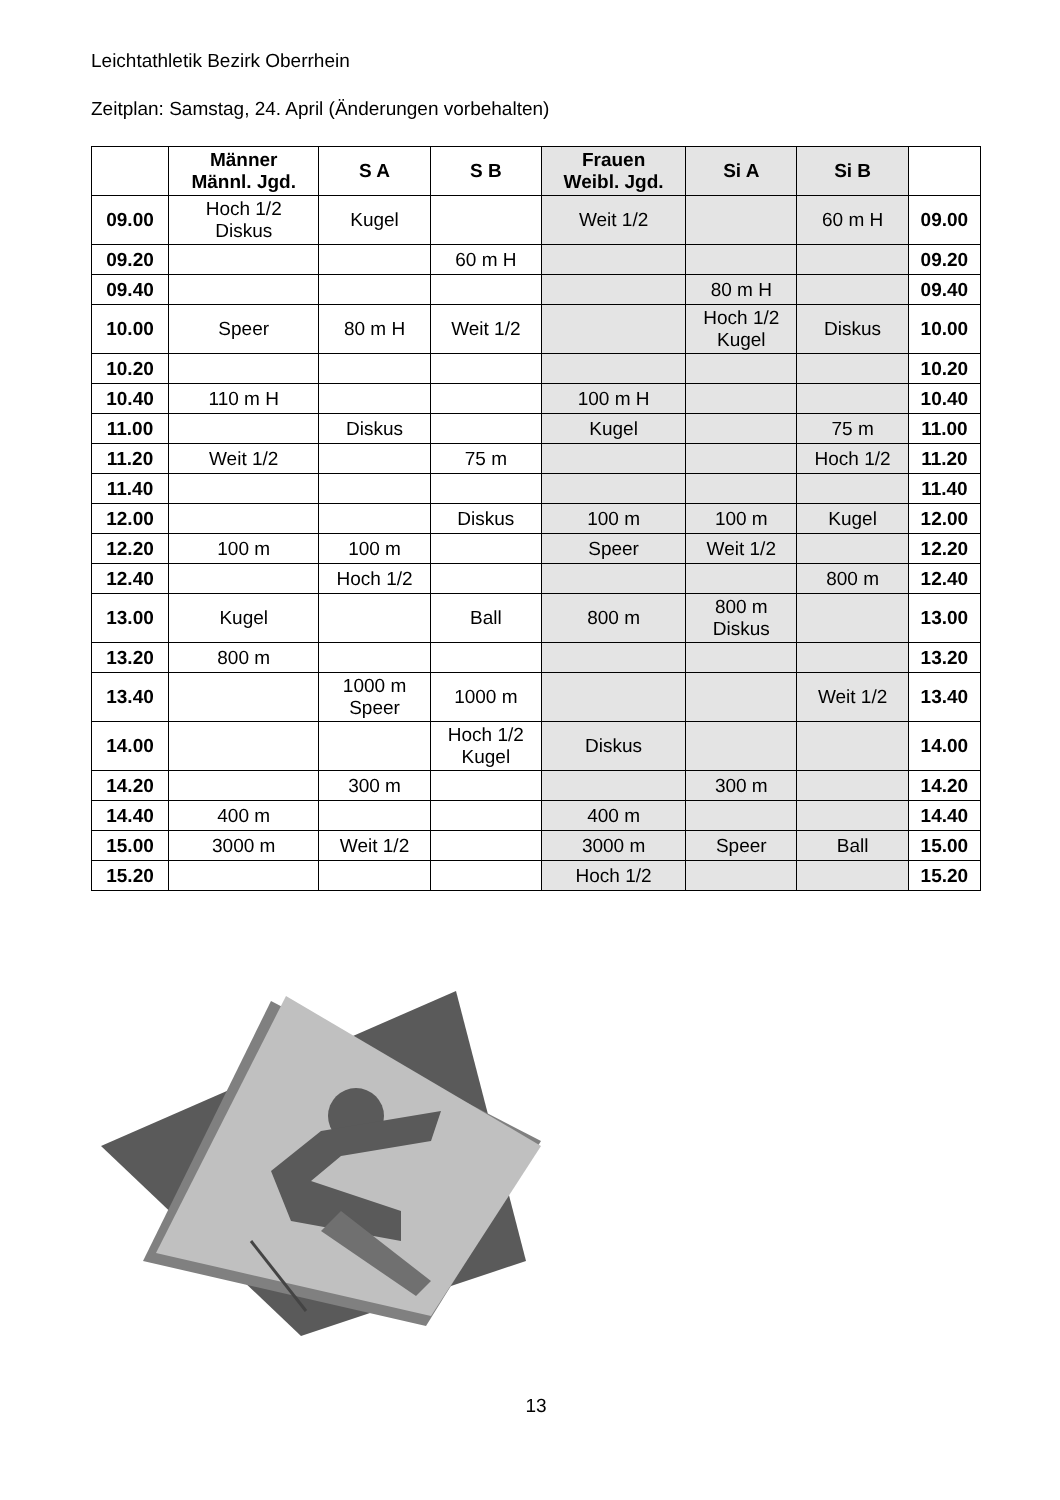Leichtathletik Bezirk Oberrhein
Zeitplan: Samstag, 24. April (Änderungen vorbehalten)
| | Männer Männl. Jgd. | S A | S B | Frauen Weibl. Jgd. | Si A | Si B | |
| --- | --- | --- | --- | --- | --- | --- | --- |
| 09.00 | Hoch 1/2 Diskus | Kugel | | Weit 1/2 | | 60 m H | 09.00 |
| 09.20 | | | 60 m H | | | | 09.20 |
| 09.40 | | | | | 80 m H | | 09.40 |
| 10.00 | Speer | 80 m H | Weit 1/2 | | Hoch 1/2 Kugel | Diskus | 10.00 |
| 10.20 | | | | | | | 10.20 |
| 10.40 | 110 m H | | | 100 m H | | | 10.40 |
| 11.00 | | Diskus | | Kugel | | 75 m | 11.00 |
| 11.20 | Weit 1/2 | | 75 m | | | Hoch 1/2 | 11.20 |
| 11.40 | | | | | | | 11.40 |
| 12.00 | | | Diskus | 100 m | 100 m | Kugel | 12.00 |
| 12.20 | 100 m | 100 m | | Speer | Weit 1/2 | | 12.20 |
| 12.40 | | Hoch 1/2 | | | | 800 m | 12.40 |
| 13.00 | Kugel | | Ball | 800 m | 800 m Diskus | | 13.00 |
| 13.20 | 800 m | | | | | | 13.20 |
| 13.40 | | 1000 m Speer | 1000 m | | | Weit 1/2 | 13.40 |
| 14.00 | | | Hoch 1/2 Kugel | Diskus | | | 14.00 |
| 14.20 | | 300 m | | | 300 m | | 14.20 |
| 14.40 | 400 m | | | 400 m | | | 14.40 |
| 15.00 | 3000 m | Weit 1/2 | | 3000 m | Speer | Ball | 15.00 |
| 15.20 | | | | Hoch 1/2 | | | 15.20 |
13